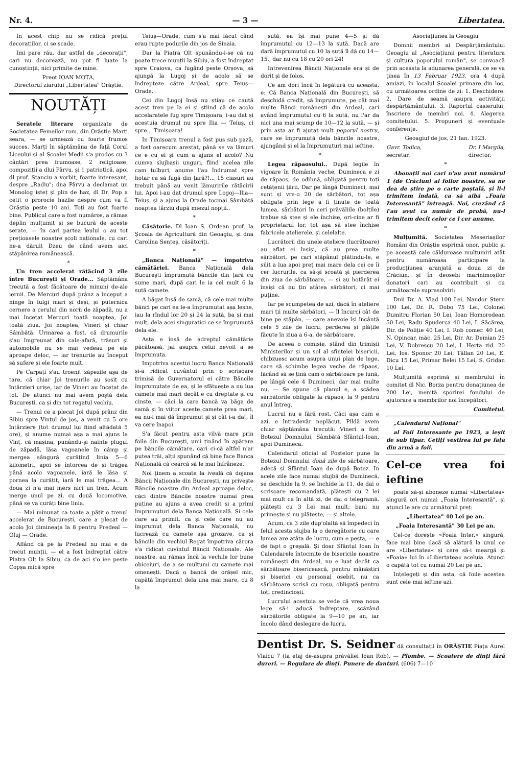Nr. 4. — 3 — Libertatea.
In acest chip nu se ridică prețul decorațiilor, ci se scade.
Imi pare rău, dar astfel de „decorații", cari nu decorează, nu pot fi luate la cunoștință, nici primite de mine.
Preot IOAN MOȚA,
Directorul ziarului „Libertatea" Orăștie.
NOUTĂȚI
Seratele literare organizate de Societatea Femeilor rom. din Orăștie Marți seara, — se urmează cu foarte frumos succes. Marți în săptămâna de față Corul Liceului și al Școalei Medii s'a prodos cu 3 cântări prea frumoase, 2 religioase, compoziții a dlui Pârvu, și 1 patriotică, apoi dl prof. Stanciu a vorbit, foarte interesant, despre „Radiu"; dna Pârvu a declamat un Monolog isteț și plin de haz, dl Dr. Pop a cetit o prorocie hazlie despre cum va fi Orăștia peste 10 ani. Toți au fost foarte bine. Publicul care a fost număros, a rămas deplin mulțumit și se bucură de aceste serate, — în cari partea leului o au tot prețioasele noastre școli naționale, cu cari ne-a dăruit Dzeu de când avem aici stăpânirea românească.
*
Un tren accelerat rătăcind 3 zile între București și Orade... Săptămâna trecută a fost făcătoare de minuni de-ale iernii. De Mercuri după prânz a început a ninge în fulgi mari și deși, și puternica cernere a cerului din norii de zăpadă, nu a mai încetat Mercuri toată noaptea, Joi toată ziua, Joi noaptea, Vineri și chiar Sâmbătă. Urmarea a fost, că drumurile s'au îmgreunat din cale-afară, trăsuri și automobile nu se mai vedeau pe ele aproape deloc, — iar trenurile au început să sufere și ele foarte mult.
Pe Carpați s'au troenit zăpezile așa de tare, că chiar Joi trenurile au sosit cu întârzieri urișe, iar de Vineri au încetat de tot. De atunci nu mai avem poștă dela București, ca și din tot regatul vechiu.
— Trenul ce a plecat Joi după prânz din Sibiu spre Vințul de jos, a venit cu 5 ore întârziere (tot drumul lui fiind altădată 5 ore), și anume numai așa a mai ajuns la Vinț, că mașina, punându-și nainte plugul de zăpadă, lăsa vagoanele în câmp și mergea sângură curățind linia 5—6 kilometri, apoi se întorcea de și trăgea până acolo vagoanele, iară le lăsa și pornea la curățit, iară le mai trăgea... A doua zi n'a mai mers nici un tren. Acum merge unul pe zi, cu două locomotive, până se va curăți bine linia.
— Mai minunat ca toate a pățit'o trenul accelerat de București, care a plecat de acolo Joi dimineața la 8 pentru Predeal — Oluj — Orade.
Aflând că pe la Predeal nu mai e de trecut munții, — el a fost îndreptat către Piatra Olt la Sibiu, ca de aci s'o iee peste Copșa mică spre
Teiuș—Orade, cum s'a mai făcut când erau rupte podurile din jos de Sinaia.
Dar la Piatra Olt spunându-i-se că nu poate trece munții la Sibiu, a fost îndreptat spre Craiova, ca fugând peste Orșova, să ajungă la Lugoj și de acolo să se îndrepteze către Ardeal, spre Teiuș—Orade.
Cei din Lugoj însă nu știau ce caută acest tren pe la ei și știind că de acolo accelaratele fug spre Timișoara, i-au dat și acestuia drumul nu spre Ilia — Teiuș, ci spre... Timișoara!
In Timișoara trenul a fost pus sub pază, a fost oarecum arestat, până se va lămuri ce e cu el și cum a ajuns el acolo? Nu cumva slujbașii unguri, fiind acelea zile cam tulburi, anume l'au îndrumat spre hotar ca să fugă din țară?!... 15 ciasuri au trebuit până au venit lămuririle rătăcirii lui. Apoi i-au dat drumul spre Logoj—Ilia—Teiuș, și a ajuns la Orade tocmai Sâmbătă noaptea târziu după miezul nopții..
*
Căsătorie. Dl Ioan S. Ordean prof. la Școala de Agricultură din Geoagiu, și dna Carolina Senteș, căsătoriți.
*
„Banca Națională" — împotriva cămătăriei. Banca Națională dela București împrumută băncile din țară cu sume mari, după cari le ia cel mult 6 la sută camete.
A băgat însă de samă, că cele mai multe bănci pe cari ea le-a împrumutat așa lesne, iau la rîndul lor 20 și 24 la sută, ba și mai mult, dela acei singuratici ce se împrumută dela ele.
Asta e însă de adreptul cămătărie păcătoasă, jaf asupra celui nevoit a se împrumuta.
Impotriva acestui lucru Banca Națională și-a ridicat cuvântul prin o scrisoare trimisă de Guvernatorul ei către Băncile împrumutate de ea, și le sfătuește a nu lua camete mai mari decât e cu dreptate și cu cinste, — căci la care bancă va băga de samă și în viitor aceste camete prea mari, ea nu-i mai dă împrumut și și cât i-a dat, îl va cere înapoi.
S'a făcut pentru asta vilvă mare prin foile din București, unii ținând în apărare pe băncile cămătare, cari ci-că altfel n'ar putea trăi, alții spunând că bine face Banca Națională că cearcă să le mai înfrâneze.
Noi ținem a scoate la iveală că dojana Băncii Naționale din București, nu privește Băncile noastre din Ardeal aproape deloc, căci dintre Băncile noastre numai prea puține au ajuns a avea credit și a primi împrumuturi dela Banca Națională. Și cele care au primit, ca și cele care nu au împrumut dela Banca Națională, nu lucrează cu camete așa grozave, ca și băncile din vechiul Regat împotriva cărora s'a ridicat cuvîntul Băncii Naționale. Ale noastre, au rămas încă la vechile lor bune obiceiuri, de a se mulțumi cu camete mai omenești. Dacă o bancă de orășel mic, capătă împrumut dela una mai mare, cu 8 la
sută, ea își mai pune 4—5 și dă împrumutul cu 12—13 la sută. Dacă are dară împrumutul cu 10 la sută îl dă cu 14—15., dar nu cu 18 cu 20 ori 24!
Intrevenirea Băncii Naționale era și de dorit și de folos.
Ce am dori încă în legătură cu aceasta, e: Că Banca Națională din București, să deschidă credit, să împrumute, pe cât mai multe Bănci românești din Ardeal, cari având împrumutul cu 6 la sută, nu l'ar da nici una mai scump de 10—12 la sută, — și prin asta ar fi ajutat mult poporul nostru, care se împrumută dela băncile noastre, ajungând și el la împrumuturi mai ieftine.
*
Legea răpaosului.. După legile în vigoare în România veche, Dumineca e zi de răpaos, de odihnă, obligată pentru toți cetățenii țării. Dar pe lângă Dumineci, mai sunt și vre-o 20 de sărbători, tot așa obligate prin lege a fi ținute de toată lumea, sărbători în ceri prăvăliile (bolțile) trebue să stee și ele închise, ori-cine ar fi proprietarul lor, tot așa să stee închise fabricele atelierele, și celelalte.
Lucrătorii din unele ateliere (lucrătoare) au aflat ei înșiși, că au prea multe sărbători, pe cari stăpânul plătindu-le, e silit a lua apoi preț mai mare dela cei ce îi cer lucrurile, ca să-și scoată și pierderea din ziua de sărbătoare, — și au hotărât ei înșiși că nu țin atâtea sărbători, ci mai puține.
Iar pe scumpetea de azi, dacă în ateliere mari ții multe sărbători, — îl încurci cât de bine pe stăpân, — care anevoie își încântă cele 5 zile de lucru, perderea și plățile făcute în ziua a 6-a, de sărbătoare.
De aceea o comisie, stând din trimișii Ministerilor și un sol al sfinteiei bisericii, chibzuesc acum asupra unui plan de lege, care să schimbe legea veche de răpaos, făcând să se țină cam o sărbătoare pe lună, pe lângă cele 4 Dumineci, dar mai multe nu, — Se spune că planul e, a scădea sărbătorile obligate la răpaos, la 9 pentru anul întreg.
Lucrul nu e fără rost. Căci așa cum e azi, e întradevăr neplăcut. Pildă avem chiar săptămâna trecută: Vineri a fost Botezul Domnului, Sâmbătă Sfântul-Ioan, apoi Dumineca.
Calendarul oficial al Postelor pune la Botezul Domnului două zile de sărbătoare, adecă și Sfântul Ioan de după Botez. In acele zile face numai slujbă de Duminecă, se deschide la 9, se închide la 11, de dai o scrisoare recomandată, plătești cu 2 lei mai mult ca în altă zi, de dai o telegramă, plătești cu 3 Lei mai mult; bani nu primește și nu plătește, — și altele.
Acum, ca 3 zile dup'olaltă să împedeci în felul acesta slujba la o deregătorie cu care lumea are atâta de lucru, cum e pesta, — e de fapt o greșală. Și doar Sfântul Ioan în Calendarele întocmite de bisericile noastre românești din Ardeal, nu e luat decât ca sărbătoare bisericească, pentru mânăstiri și biserici cu personal osebit, nu ca sărbătoare scrisă cu roșu, obligată pentru toți credincioșii.
Lucrului acestuia se vede că vrea noua lege să-i aducă îndreptare, scăzând sărbătorile obligate la 9—10 pe an, iar încolo dând deslegare de lucru.
Asociațiunea la Geoagiu
Domnii membri ai Despărțământului Geoagiu al „Asociațiunii pentru literatura și cultura poporului român", se convoacă prin aceasta la adunarea generală, ce se va ținea în 13 Februar 1923, ora 4 după amiazi, în localul Școalei primare din loc, cu următoarea ordine de zi: 1. Deschidere. 2. Dare de seamă asupra activității despărțământului. 3. Raportul casierului, înscriere de membri noi. 4. Alegerea comitetului. 5. Propuneri și eventuale conferențe.
Geoagiul de jos, 21 Ian. 1923.
Gavr. Todica,
secretar. Dr. I Margila,
director.
*
Abonații noi cari n'au avut numărul 1 (de Crăciun) al foilor noastre, sa ne dea de știre pe o carte poștală, și li-l trimitem îndată, ca să aibă „Foaia Interesantă" întreagă. Noi, crezând că l'au avut ca număr de probă, nu-l trimitem decît celor ce l cer anume.
*
Mulțumită. Societatea Meseriașilor Români din Orăștie esprimă onor. public și pe această cale călduroase mulțumiri atât pentru număroasa participare la producțiunea aranjată a doua zi de Crăciun, și în deosebi marinimoșilor donatori cari au contribuit și cu următoarele suprasolviri:
Dnii Dr. A. Vlad 100 Lei, Nandor Ștern 100 Lei, Dr. R. Dobo 75 Lei, Colonel Dumitru Florian 50 Lei, Ioan Homorodean 50 Lei, Radu Spuderca 40 Lei, I. Săcărea, Dir. de Poliție 40 Lei, I. Rob comer. 40 Lei, N. Opincar, măc. 25 Lei, Dir. Ar. Demian 25 Lei, V. Dobrescu 20 Lei, I. Herța zid. 20 Lei, Ios. Sponor 20 Lei, Tăllan 20 Lei, E. Dicu 15 Lei, Primar Belei 15 Lei, S. Gridan 10 Lei.
Mulțumită esprimă și membrului în comitet dl Nic. Borza pentru donațiunea de 200 Lei, menită sporirei fondului de ajutorare a membrilor noi începători.
Comitetul.
„Calendarul Național"
al Foii Interesante pe 1923, a ieșit de sub tipar. Cetiți vestirea lui pe fața din armă a foii.
Cel-ce vrea foi ieftine
poate să-și aboneze numai »Libertatea« singură ori numai „Foaia Interesantă", și atunci le are cu următorul preț:
„Libertatea" 40 Lei pe an.
„Foaia Interesantă" 30 Lei pe an.
Cel-ce dorește »Foaia Inter.« singură, face mai bine dacă să alătură la unul ce are »Libertatea« și cere să-i meargă și »Foaia« lui în »Libertatea« aceluia. Atunci o capătă tot cu numai 20 Lei pe an.
Ințelegeți și din asta, că foile acestea sunt cele mai ieftine azi.
Dentist Dr. S. Seidner dă consultații în ORĂȘTIE Piața Aurel Vlaicu 7 (la etaj de-asupra prăvăliei Ioan Rob). — Plombe. — Scoatere de dinți fără dureri. — Regulare de dinți. Punere de danturi. (606) 7—10